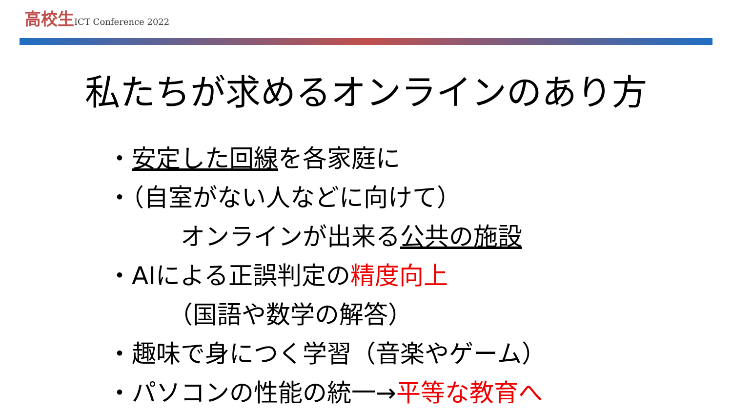高校生 ICT Conference 2022
私たちが求めるオンラインのあり方
・安定した回線を各家庭に
・（自室がない人などに向けて）
オンラインが出来る公共の施設
・AIによる正誤判定の精度向上
（国語や数学の解答）
・趣味で身につく学習（音楽やゲーム）
・パソコンの性能の統一→平等な教育へ